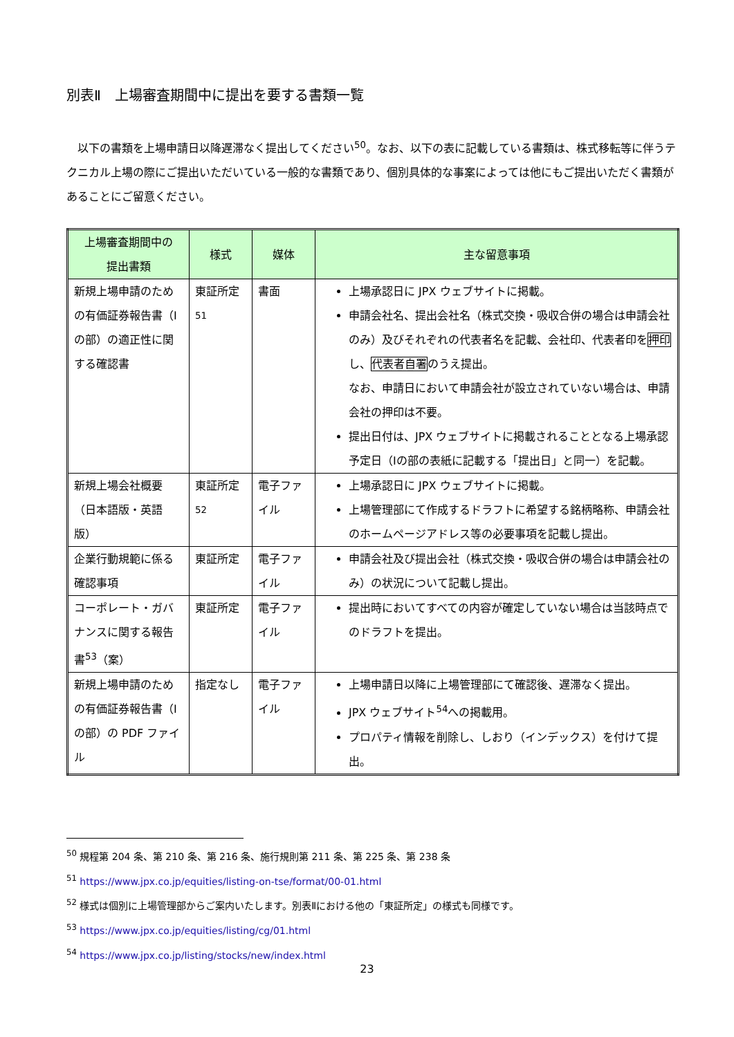別表Ⅱ　上場審査期間中に提出を要する書類一覧
　以下の書類を上場申請日以降遅滞なく提出してください<sup>50</sup>。なお、以下の表に記載している書類は、株式移転等に伴うテクニカル上場の際にご提出いただいている一般的な書類であり、個別具体的な事案によっては他にもご提出いただく書類があることにご留意ください。
| 上場審査期間中の 提出書類 | 様式 | 媒体 | 主な留意事項 |
| --- | --- | --- | --- |
| 新規上場申請のための有価証券報告書（Ⅰの部）の適正性に関する確認書 | 東証所定<sup>51</sup> | 書面 | 上場承認日に JPX ウェブサイトに掲載。 申請会社名、提出会社名（株式交換・吸収合併の場合は申請会社のみ）及びそれぞれの代表者名を記載、会社印、代表者印を 押印 し、 代表者自署 のうえ提出。 なお、申請日において申請会社が設立されていない場合は、申請会社の押印は不要。 提出日付は、JPX ウェブサイトに掲載されることとなる上場承認予定日（Ⅰの部の表紙に記載する「提出日」と同一）を記載。 |
| 新規上場会社概要（日本語版・英語版） | 東証所定<sup>52</sup> | 電子ファイル | 上場承認日に JPX ウェブサイトに掲載。 上場管理部にて作成するドラフトに希望する銘柄略称、申請会社のホームページアドレス等の必要事項を記載し提出。 |
| 企業行動規範に係る確認事項 | 東証所定 | 電子ファイル | 申請会社及び提出会社（株式交換・吸収合併の場合は申請会社のみ）の状況について記載し提出。 |
| コーポレート・ガバナンスに関する報告書<sup>53</sup>（案） | 東証所定 | 電子ファイル | 提出時においてすべての内容が確定していない場合は当該時点でのドラフトを提出。 |
| 新規上場申請のための有価証券報告書（Ⅰの部）の PDF ファイル | 指定なし | 電子ファイル | 上場申請日以降に上場管理部にて確認後、遅滞なく提出。 JPX ウェブサイト<sup>54</sup>への掲載用。 プロパティ情報を削除し、しおり（インデックス）を付けて提出。 |
<sup>50</sup> 規程第 204 条、第 210 条、第 216 条、施行規則第 211 条、第 225 条、第 238 条
<sup>51</sup> https://www.jpx.co.jp/equities/listing-on-tse/format/00-01.html
<sup>52</sup> 様式は個別に上場管理部からご案内いたします。別表Ⅱにおける他の「東証所定」の様式も同様です。
<sup>53</sup> https://www.jpx.co.jp/equities/listing/cg/01.html
<sup>54</sup> https://www.jpx.co.jp/listing/stocks/new/index.html
23